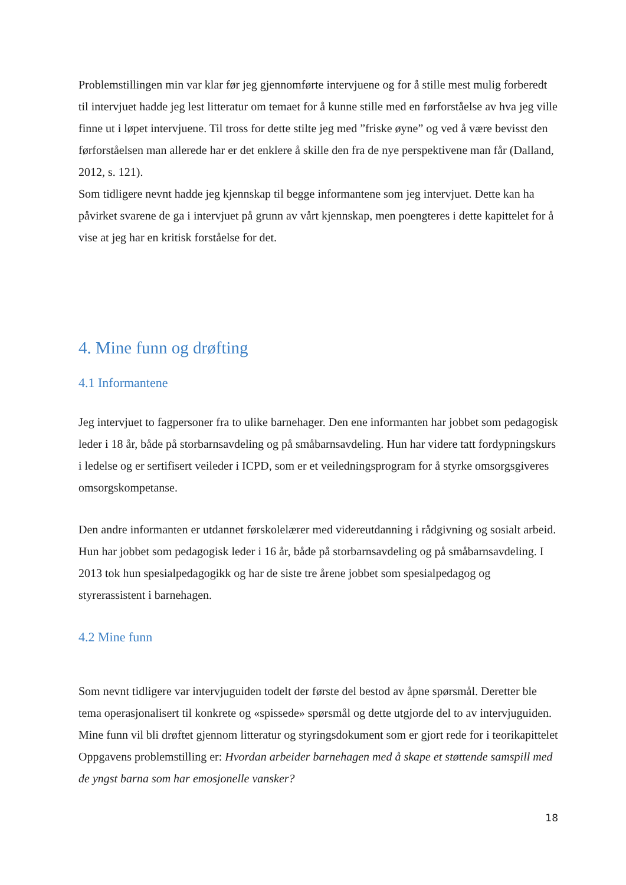Problemstillingen min var klar før jeg gjennomførte intervjuene og for å stille mest mulig forberedt til intervjuet hadde jeg lest litteratur om temaet for å kunne stille med en førforståelse av hva jeg ville finne ut i løpet intervjuene. Til tross for dette stilte jeg med ”friske øyne” og ved å være bevisst den førforståelsen man allerede har er det enklere å skille den fra de nye perspektivene man får (Dalland, 2012, s. 121).
Som tidligere nevnt hadde jeg kjennskap til begge informantene som jeg intervjuet. Dette kan ha påvirket svarene de ga i intervjuet på grunn av vårt kjennskap, men poengteres i dette kapittelet for å vise at jeg har en kritisk forståelse for det.
4. Mine funn og drøfting
4.1 Informantene
Jeg intervjuet to fagpersoner fra to ulike barnehager. Den ene informanten har jobbet som pedagogisk leder i 18 år, både på storbarnsavdeling og på småbarnsavdeling. Hun har videre tatt fordypningskurs i ledelse og er sertifisert veileder i ICPD, som er et veiledningsprogram for å styrke omsorgsgiveres omsorgskompetanse.
Den andre informanten er utdannet førskolelærer med videreutdanning i rådgivning og sosialt arbeid. Hun har jobbet som pedagogisk leder i 16 år, både på storbarnsavdeling og på småbarnsavdeling. I 2013 tok hun spesialpedagogikk og har de siste tre årene jobbet som spesialpedagog og styrerassistent i barnehagen.
4.2 Mine funn
Som nevnt tidligere var intervjuguiden todelt der første del bestod av åpne spørsmål. Deretter ble tema operasjonalisert til konkrete og «spissede» spørsmål og dette utgjorde del to av intervjuguiden.
Mine funn vil bli drøftet gjennom litteratur og styringsdokument som er gjort rede for i teorikapittelet
Oppgavens problemstilling er: Hvordan arbeider barnehagen med å skape et støttende samspill med de yngst barna som har emosjonelle vansker?
18